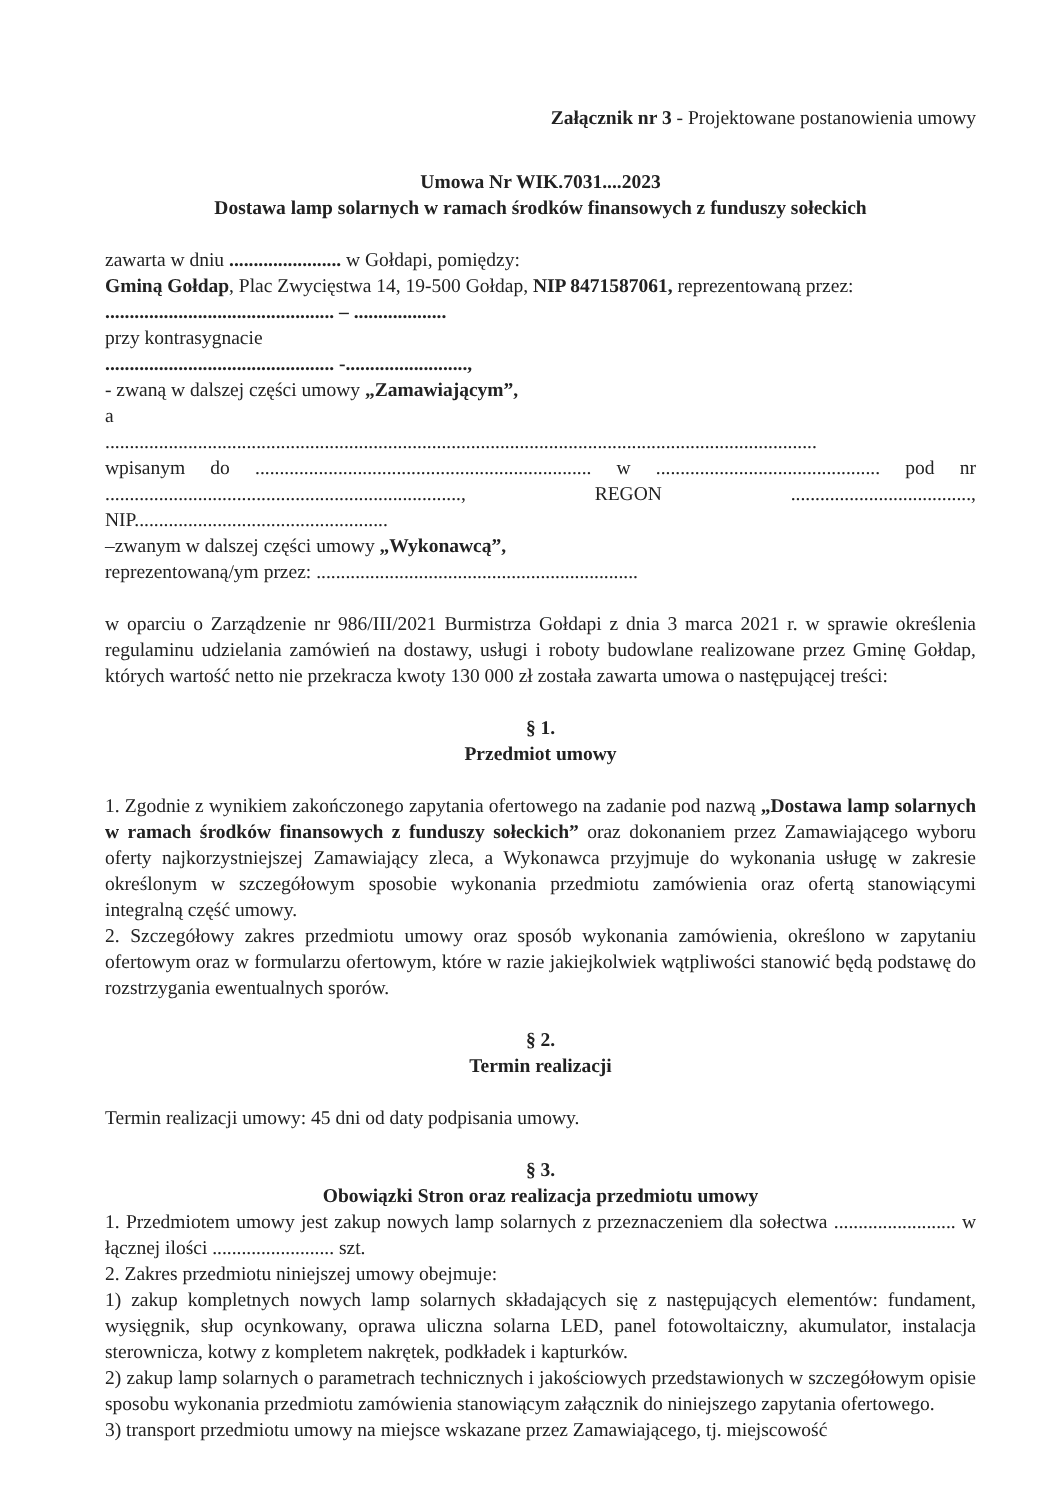Załącznik nr 3 - Projektowane postanowienia umowy
Umowa Nr WIK.7031....2023
Dostawa lamp solarnych w ramach środków finansowych z funduszy sołeckich
zawarta w dniu ....................... w Gołdapi, pomiędzy:
Gminą Gołdap, Plac Zwycięstwa 14, 19-500 Gołdap, NIP 8471587061, reprezentowaną przez:
............................................... – ...................
przy kontrasygnacie
............................................... -.........................,
- zwaną w dalszej części umowy „Zamawiającym”,
a
..................................................................................................................................................
wpisanym do ..................................................................... w .............................................. pod nr ........................................................................., REGON ....................................., NIP....................................................
–zwanym w dalszej części umowy „Wykonawcą”,
reprezentowaną/ym przez: ..................................................................
w oparciu o Zarządzenie nr 986/III/2021 Burmistrza Gołdapi z dnia 3 marca 2021 r. w sprawie określenia regulaminu udzielania zamówień na dostawy, usługi i roboty budowlane realizowane przez Gminę Gołdap, których wartość netto nie przekracza kwoty 130 000 zł została zawarta umowa o następującej treści:
§ 1.
Przedmiot umowy
1. Zgodnie z wynikiem zakończonego zapytania ofertowego na zadanie pod nazwą „Dostawa lamp solarnych w ramach środków finansowych z funduszy sołeckich” oraz dokonaniem przez Zamawiającego wyboru oferty najkorzystniejszej Zamawiający zleca, a Wykonawca przyjmuje do wykonania usługę w zakresie określonym w szczegółowym sposobie wykonania przedmiotu zamówienia oraz ofertą stanowiącymi integralną część umowy.
2. Szczegółowy zakres przedmiotu umowy oraz sposób wykonania zamówienia, określono w zapytaniu ofertowym oraz w formularzu ofertowym, które w razie jakiejkolwiek wątpliwości stanowić będą podstawę do rozstrzygania ewentualnych sporów.
§ 2.
Termin realizacji
Termin realizacji umowy: 45 dni od daty podpisania umowy.
§ 3.
Obowiązki Stron oraz realizacja przedmiotu umowy
1. Przedmiotem umowy jest zakup nowych lamp solarnych z przeznaczeniem dla sołectwa ......................... w łącznej ilości ......................... szt.
2. Zakres przedmiotu niniejszej umowy obejmuje:
1) zakup kompletnych nowych lamp solarnych składających się z następujących elementów: fundament, wysięgnik, słup ocynkowany, oprawa uliczna solarna LED, panel fotowoltaiczny, akumulator, instalacja sterownicza, kotwy z kompletem nakrętek, podkładek i kapturków.
2) zakup lamp solarnych o parametrach technicznych i jakościowych przedstawionych w szczegółowym opisie sposobu wykonania przedmiotu zamówienia stanowiącym załącznik do niniejszego zapytania ofertowego.
3) transport przedmiotu umowy na miejsce wskazane przez Zamawiającego, tj. miejscowość